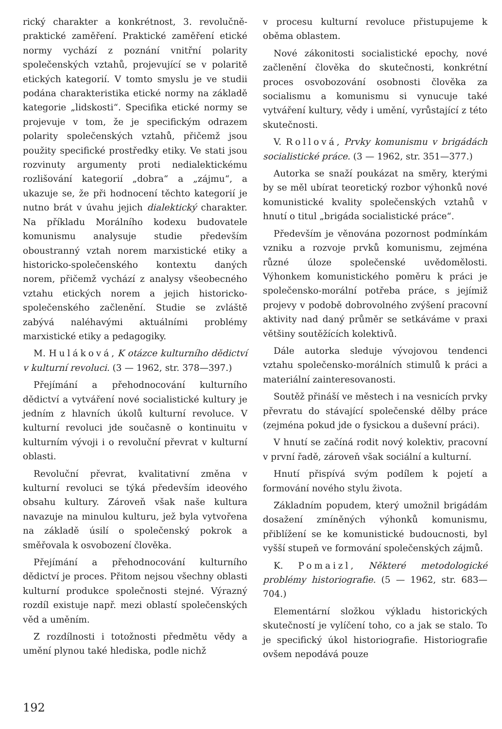rický charakter a konkrétnost, 3. revolučně-praktické zaměření. Praktické zaměření etické normy vychází z poznání vnitřní polarity společenských vztahů, projevující se v polaritě etických kategorií. V tomto smyslu je ve studii podána charakteristika etické normy na základě kategorie „lidskosti“. Specifika etické normy se projevuje v tom, že je specifickým odrazem polarity společenských vztahů, přičemž jsou použity specifické prostředky etiky. Ve stati jsou rozvinuty argumenty proti nedialektickému rozlišování kategorií „dobra“ a „zájmu“, a ukazuje se, že při hodnocení těchto kategorií je nutno brát v úvahu jejich dialektický charakter. Na příkladu Morálního kodexu budovatele komunismu analysuje studie především oboustranný vztah norem marxistické etiky a historicko-společenského kontextu daných norem, přičemž vychází z analysy všeobecného vztahu etických norem a jejich historicko-společenského začlenění. Studie se zvláště zabývá naléhavými aktuálními problémy marxistické etiky a pedagogiky.
M. Huláková, K otázce kulturního dědictví v kulturní revoluci. (3 — 1962, str. 378—397.)
Přejímání a přehodnocování kulturního dědictví a vytváření nové socialistické kultury je jedním z hlavních úkolů kulturní revoluce. V kulturní revoluci jde současně o kontinuitu v kulturním vývoji i o revoluční převrat v kulturní oblasti.
Revoluční převrat, kvalitativní změna v kulturní revoluci se týká především ideového obsahu kultury. Zároveň však naše kultura navazuje na minulou kulturu, jež byla vytvořena na základě úsilí o společenský pokrok a směřovala k osvobození člověka.
Přejímání a přehodnocování kulturního dědictví je proces. Přitom nejsou všechny oblasti kulturní produkce společnosti stejné. Výrazný rozdíl existuje např. mezi oblastí společenských věd a uměním.
Z rozdílnosti i totožnosti předmětu vědy a umění plynou také hlediska, podle nichž
v procesu kulturní revoluce přistupujeme k oběma oblastem.
Nové zákonitosti socialistické epochy, nové začlenění člověka do skutečnosti, konkrétní proces osvobozování osobnosti člověka za socialismu a komunismu si vynucuje také vytváření kultury, vědy i umění, vyrůstající z této skutečnosti.
V. Rollová, Prvky komunismu v brigádách socialistické práce. (3 — 1962, str. 351—377.)
Autorka se snaží poukázat na směry, kterými by se měl ubírat teoretický rozbor výhonků nové komunistické kvality společenských vztahů v hnutí o titul „brigáda socialistické práce“.
Především je věnována pozornost podmínkám vzniku a rozvoje prvků komunismu, zejména různé úloze společenské uvědomělosti. Výhonkem komunistického poměru k práci je společensko-morální potřeba práce, s jejímiž projevy v podobě dobrovolného zvýšení pracovní aktivity nad daný průměr se setkáváme v praxi většiny soutěžících kolektivů.
Dále autorka sleduje vývojovou tendenci vztahu společensko-morálních stimulů k práci a materiální zainteresovanosti.
Soutěž přináší ve městech i na vesnicích prvky převratu do stávající společenské dělby práce (zejména pokud jde o fysickou a duševní práci).
V hnutí se začíná rodit nový kolektiv, pracovní v první řadě, zároveň však sociální a kulturní.
Hnutí přispívá svým podílem k pojetí a formování nového stylu života.
Základním popudem, který umožnil brigádám dosažení zmíněných výhonků komunismu, přiblížení se ke komunistické budoucnosti, byl vyšší stupeň ve formování společenských zájmů.
K. Pomaizl, Některé metodologické problémy historiografie. (5 — 1962, str. 683—704.)
Elementární složkou výkladu historických skutečností je vylíčení toho, co a jak se stalo. To je specifický úkol historiografie. Historiografie ovšem nepodává pouze
192